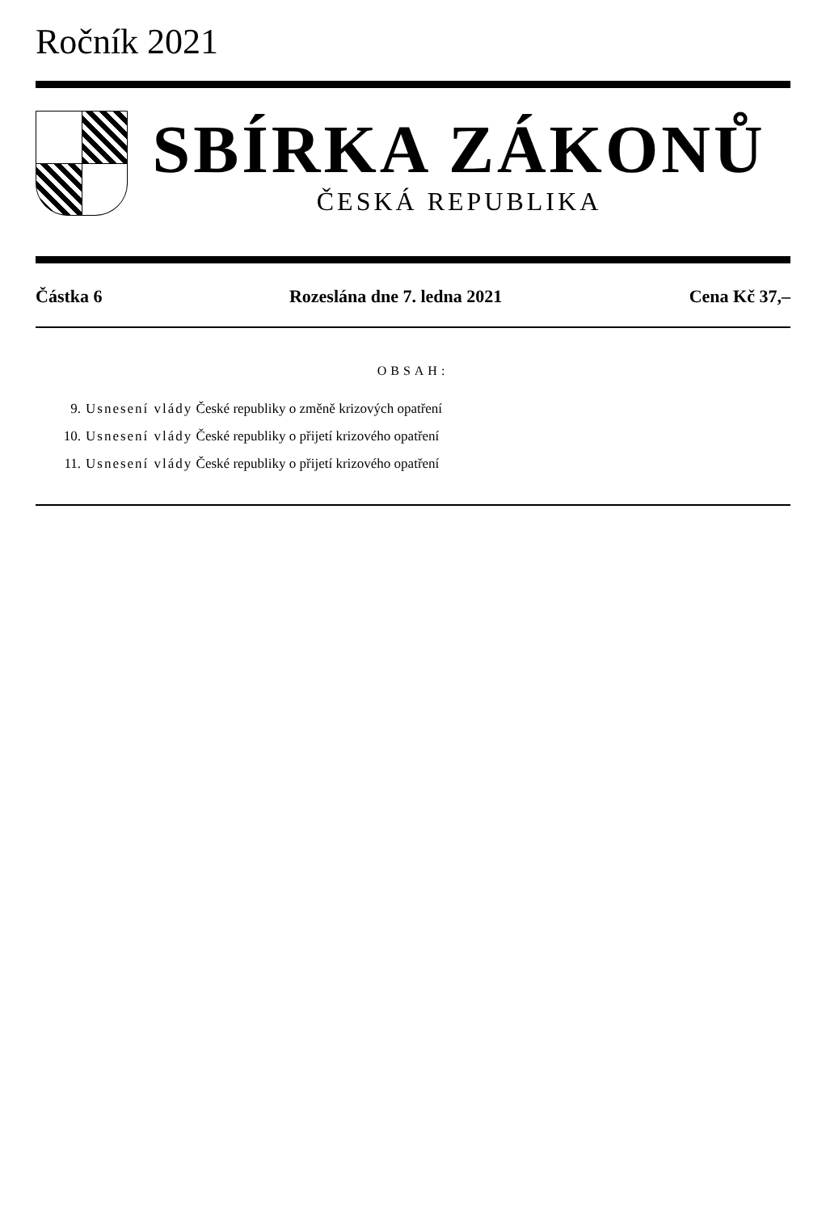Ročník 2021
SBÍRKA ZÁKONŮ
ČESKÁ REPUBLIKA
Částka 6 Rozeslána dne 7. ledna 2021 Cena Kč 37,–
OBSAH:
9. Usnesení vlády České republiky o změně krizových opatření
10. Usnesení vlády České republiky o přijetí krizového opatření
11. Usnesení vlády České republiky o přijetí krizového opatření